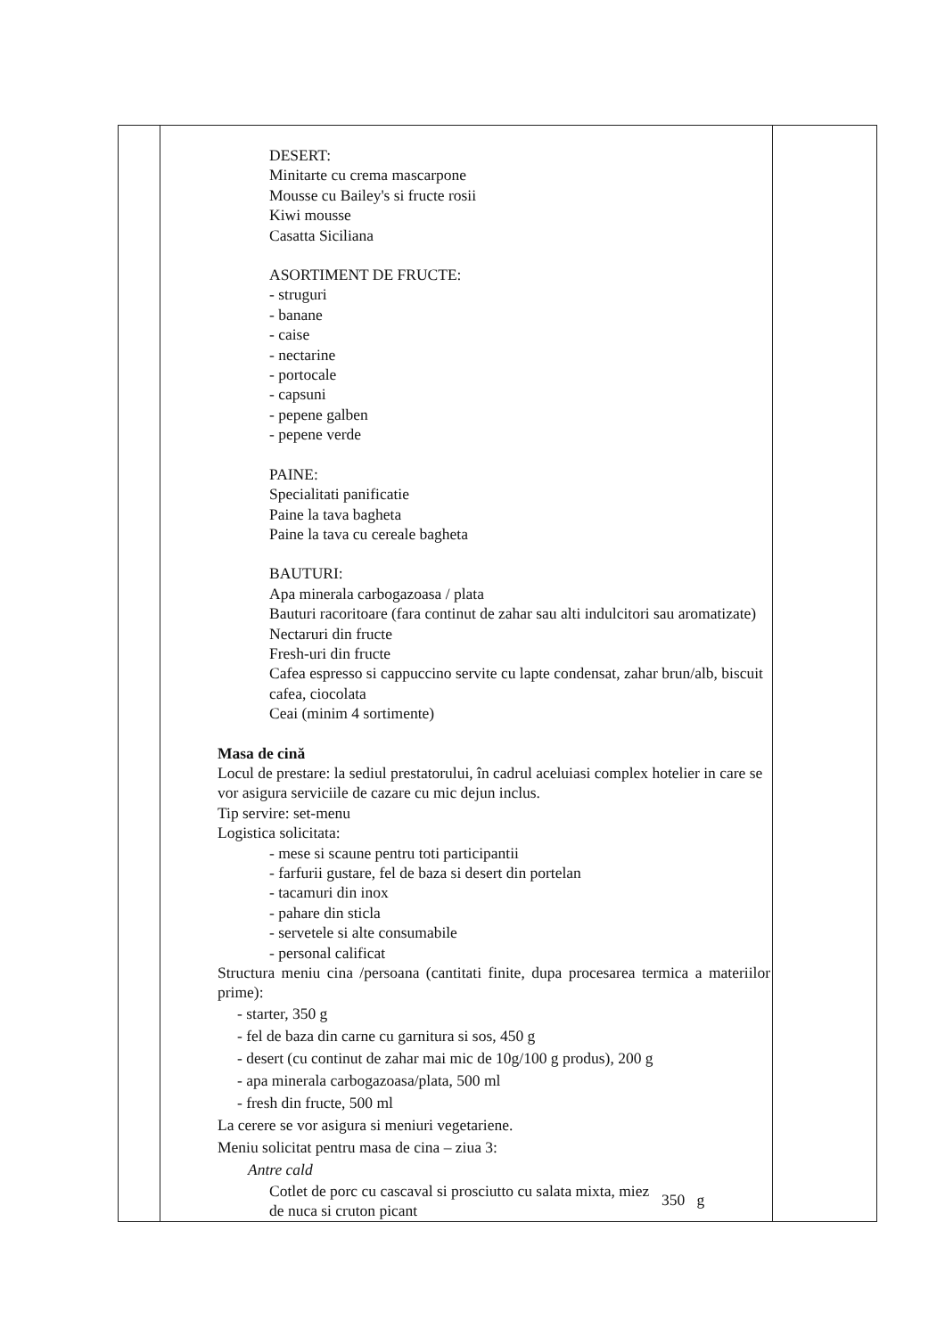| | DESERT: Minitarte cu crema mascarpone Mousse cu Bailey's si fructe rosii Kiwi mousse Casatta Siciliana ASORTIMENT DE FRUCTE: - struguri - banane - caise - nectarine - portocale - capsuni - pepene galben - pepene verde PAINE: Specialitati panificatie Paine la tava bagheta Paine la tava cu cereale bagheta BAUTURI: Apa minerala carbogazoasa / plata Bauturi racoritoare (fara continut de zahar sau alti indulcitori sau aromatizate) Nectaruri din fructe Fresh-uri din fructe Cafea espresso si cappuccino servite cu lapte condensat, zahar brun/alb, biscuit cafea, ciocolata Ceai (minim 4 sortimente) Masa de cină Locul de prestare: la sediul prestatorului, în cadrul aceluiasi complex hotelier in care se vor asigura serviciile de cazare cu mic dejun inclus. Tip servire: set-menu Logistica solicitata: - mese si scaune pentru toti participantii - farfurii gustare, fel de baza si desert din portelan - tacamuri din inox - pahare din sticla - servetele si alte consumabile - personal calificat Structura meniu cina /persoana (cantitati finite, dupa procesarea termica a materiilor prime): - starter, 350 g - fel de baza din carne cu garnitura si sos, 450 g - desert (cu continut de zahar mai mic de 10g/100 g produs), 200 g - apa minerala carbogazoasa/plata, 500 ml - fresh din fructe, 500 ml La cerere se vor asigura si meniuri vegetariene. Meniu solicitat pentru masa de cina – ziua 3: Antre cald Cotlet de porc cu cascaval si prosciutto cu salata mixta, miez de nuca si cruton picant 350 g | |